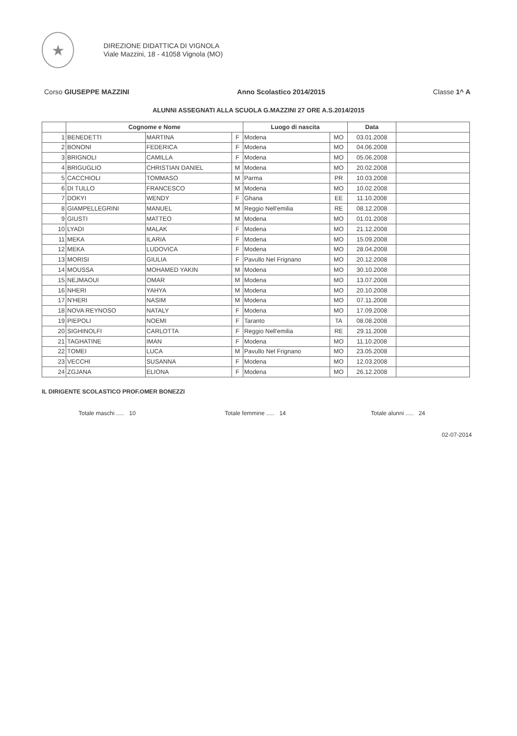★
DIREZIONE DIDATTICA DI VIGNOLA
Viale Mazzini, 18 - 41058 Vignola (MO)
Corso GIUSEPPE MAZZINI Anno Scolastico 2014/2015 Classe 1^ A
ALUNNI ASSEGNATI ALLA SCUOLA G.MAZZINI 27 ORE A.S.2014/2015
| | Cognome e Nome | | | Luogo di nascita | | Data | |
| --- | --- | --- | --- | --- | --- | --- | --- |
| 1 | BENEDETTI | MARTINA | F | Modena | MO | 03.01.2008 | |
| 2 | BONONI | FEDERICA | F | Modena | MO | 04.06.2008 | |
| 3 | BRIGNOLI | CAMILLA | F | Modena | MO | 05.06.2008 | |
| 4 | BRIGUGLIO | CHRISTIAN DANIEL | M | Modena | MO | 20.02.2008 | |
| 5 | CACCHIOLI | TOMMASO | M | Parma | PR | 10.03.2008 | |
| 6 | DI TULLO | FRANCESCO | M | Modena | MO | 10.02.2008 | |
| 7 | DOKYI | WENDY | F | Ghana | EE | 11.10.2008 | |
| 8 | GIAMPELLEGRINI | MANUEL | M | Reggio Nell'emilia | RE | 08.12.2008 | |
| 9 | GIUSTI | MATTEO | M | Modena | MO | 01.01.2008 | |
| 10 | LYADI | MALAK | F | Modena | MO | 21.12.2008 | |
| 11 | MEKA | ILARIA | F | Modena | MO | 15.09.2008 | |
| 12 | MEKA | LUDOVICA | F | Modena | MO | 28.04.2008 | |
| 13 | MORISI | GIULIA | F | Pavullo Nel Frignano | MO | 20.12.2008 | |
| 14 | MOUSSA | MOHAMED YAKIN | M | Modena | MO | 30.10.2008 | |
| 15 | NEJMAOUI | OMAR | M | Modena | MO | 13.07.2008 | |
| 16 | NHERI | YAHYA | M | Modena | MO | 20.10.2008 | |
| 17 | N'HERI | NASIM | M | Modena | MO | 07.11.2008 | |
| 18 | NOVA REYNOSO | NATALY | F | Modena | MO | 17.09.2008 | |
| 19 | PIEPOLI | NOEMI | F | Taranto | TA | 08.08.2008 | |
| 20 | SIGHINOLFI | CARLOTTA | F | Reggio Nell'emilia | RE | 29.11.2008 | |
| 21 | TAGHATINE | IMAN | F | Modena | MO | 11.10.2008 | |
| 22 | TOMEI | LUCA | M | Pavullo Nel Frignano | MO | 23.05.2008 | |
| 23 | VECCHI | SUSANNA | F | Modena | MO | 12.03.2008 | |
| 24 | ZGJANA | ELIONA | F | Modena | MO | 26.12.2008 | |
IL DIRIGENTE SCOLASTICO PROF.OMER BONEZZI
Totale maschi ..... 10 Totale femmine ..... 14 Totale alunni ..... 24
02-07-2014